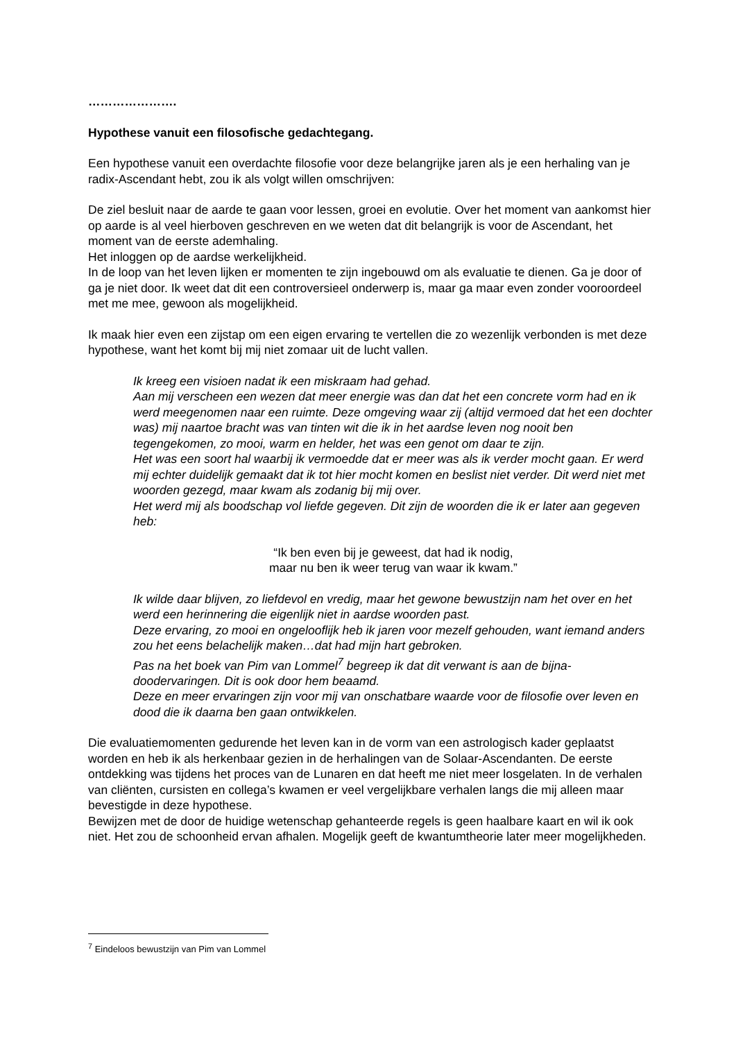………………….
Hypothese vanuit een filosofische gedachtegang.
Een hypothese vanuit een overdachte filosofie voor deze belangrijke jaren als je een herhaling van je radix-Ascendant hebt, zou ik als volgt willen omschrijven:
De ziel besluit naar de aarde te gaan voor lessen, groei en evolutie. Over het moment van aankomst hier op aarde is al veel hierboven geschreven en we weten dat dit belangrijk is voor de Ascendant, het moment van de eerste ademhaling.
Het inloggen op de aardse werkelijkheid.
In de loop van het leven lijken er momenten te zijn ingebouwd om als evaluatie te dienen. Ga je door of ga je niet door. Ik weet dat dit een controversieel onderwerp is, maar ga maar even zonder vooroordeel met me mee, gewoon als mogelijkheid.
Ik maak hier even een zijstap om een eigen ervaring te vertellen die zo wezenlijk verbonden is met deze hypothese, want het komt bij mij niet zomaar uit de lucht vallen.
Ik kreeg een visioen nadat ik een miskraam had gehad.
Aan mij verscheen een wezen dat meer energie was dan dat het een concrete vorm had en ik werd meegenomen naar een ruimte. Deze omgeving waar zij (altijd vermoed dat het een dochter was) mij naartoe bracht was van tinten wit die ik in het aardse leven nog nooit ben tegengekomen, zo mooi, warm en helder, het was een genot om daar te zijn.
Het was een soort hal waarbij ik vermoedde dat er meer was als ik verder mocht gaan. Er werd mij echter duidelijk gemaakt dat ik tot hier mocht komen en beslist niet verder. Dit werd niet met woorden gezegd, maar kwam als zodanig bij mij over.
Het werd mij als boodschap vol liefde gegeven. Dit zijn de woorden die ik er later aan gegeven heb:
“Ik ben even bij je geweest, dat had ik nodig,
maar nu ben ik weer terug van waar ik kwam.”
Ik wilde daar blijven, zo liefdevol en vredig, maar het gewone bewustzijn nam het over en het werd een herinnering die eigenlijk niet in aardse woorden past.
Deze ervaring, zo mooi en ongelooflijk heb ik jaren voor mezelf gehouden, want iemand anders zou het eens belachelijk maken…dat had mijn hart gebroken.
Pas na het boek van Pim van Lommel<sup>7</sup> begreep ik dat dit verwant is aan de bijna-doodervaringen. Dit is ook door hem beaamd.
Deze en meer ervaringen zijn voor mij van onschatbare waarde voor de filosofie over leven en dood die ik daarna ben gaan ontwikkelen.
Die evaluatiemomenten gedurende het leven kan in de vorm van een astrologisch kader geplaatst worden en heb ik als herkenbaar gezien in de herhalingen van de Solaar-Ascendanten. De eerste ontdekking was tijdens het proces van de Lunaren en dat heeft me niet meer losgelaten. In de verhalen van cliënten, cursisten en collega’s kwamen er veel vergelijkbare verhalen langs die mij alleen maar bevestigde in deze hypothese.
Bewijzen met de door de huidige wetenschap gehanteerde regels is geen haalbare kaart en wil ik ook niet. Het zou de schoonheid ervan afhalen. Mogelijk geeft de kwantumtheorie later meer mogelijkheden.
<sup>7</sup> Eindeloos bewustzijn van Pim van Lommel